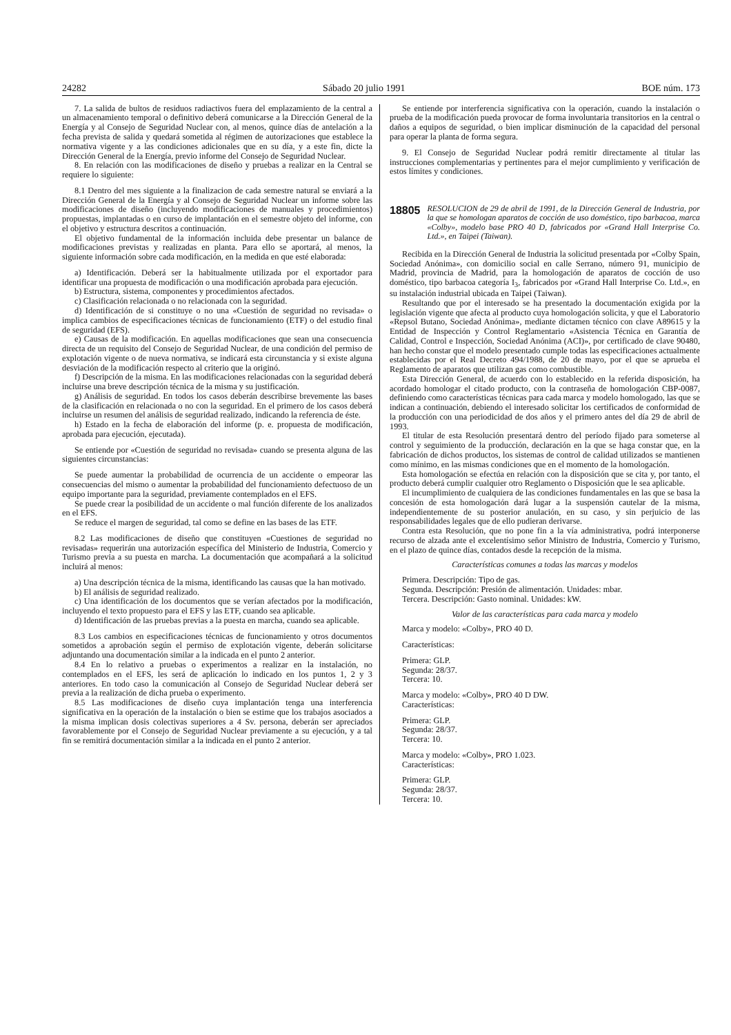24282 Sábado 20 julio 1991 BOE núm. 173
7. La salida de bultos de residuos radiactivos fuera del emplazamiento de la central a un almacenamiento temporal o definitivo deberá comunicarse a la Dirección General de la Energía y al Consejo de Seguridad Nuclear con, al menos, quince días de antelación a la fecha prevista de salida y quedará sometida al régimen de autorizaciones que establece la normativa vigente y a las condiciones adicionales que en su día, y a este fin, dicte la Dirección General de la Energía, previo informe del Consejo de Seguridad Nuclear.
8. En relación con las modificaciones de diseño y pruebas a realizar en la Central se requiere lo siguiente:
8.1 Dentro del mes siguiente a la finalizacion de cada semestre natural se enviará a la Dirección General de la Energía y al Consejo de Seguridad Nuclear un informe sobre las modificaciones de diseño (incluyendo modificaciones de manuales y procedimientos) propuestas, implantadas o en curso de implantación en el semestre objeto del informe, con el objetivo y estructura descritos a continuación.
El objetivo fundamental de la información incluida debe presentar un balance de modificaciones previstas y realizadas en planta. Para ello se aportará, al menos, la siguiente información sobre cada modificación, en la medida en que esté elaborada:
a) Identificación. Deberá ser la habitualmente utilizada por el exportador para identificar una propuesta de modificación o una modificación aprobada para ejecución.
b) Estructura, sistema, componentes y procedimientos afectados.
c) Clasificación relacionada o no relacionada con la seguridad.
d) Identificación de si constituye o no una «Cuestión de seguridad no revisada» o implica cambios de especificaciones técnicas de funcionamiento (ETF) o del estudio final de seguridad (EFS).
e) Causas de la modificación. En aquellas modificaciones que sean una consecuencia directa de un requisito del Consejo de Seguridad Nuclear, de una condición del permiso de explotación vigente o de nueva normativa, se indicará esta circunstancia y si existe alguna desviación de la modificación respecto al criterio que la originó.
f) Descripción de la misma. En las modificaciones relacionadas con la seguridad deberá incluirse una breve descripción técnica de la misma y su justificación.
g) Análisis de seguridad. En todos los casos deberán describirse brevemente las bases de la clasificación en relacionada o no con la seguridad. En el primero de los casos deberá incluirse un resumen del análisis de seguridad realizado, indicando la referencia de éste.
h) Estado en la fecha de elaboración del informe (p. e. propuesta de modificación, aprobada para ejecución, ejecutada).
Se entiende por «Cuestión de seguridad no revisada» cuando se presenta alguna de las siguientes circunstancias:
Se puede aumentar la probabilidad de ocurrencia de un accidente o empeorar las consecuencias del mismo o aumentar la probabilidad del funcionamiento defectuoso de un equipo importante para la seguridad, previamente contemplados en el EFS.
Se puede crear la posibilidad de un accidente o mal función diferente de los analizados en el EFS.
Se reduce el margen de seguridad, tal como se define en las bases de las ETF.
8.2 Las modificaciones de diseño que constituyen «Cuestiones de seguridad no revisadas» requerirán una autorización específica del Ministerio de Industria, Comercio y Turismo previa a su puesta en marcha. La documentación que acompañará a la solicitud incluirá al menos:
a) Una descripción técnica de la misma, identificando las causas que la han motivado.
b) El análisis de seguridad realizado.
c) Una identificación de los documentos que se verían afectados por la modificación, incluyendo el texto propuesto para el EFS y las ETF, cuando sea aplicable.
d) Identificación de las pruebas previas a la puesta en marcha, cuando sea aplicable.
8.3 Los cambios en especificaciones técnicas de funcionamiento y otros documentos sometidos a aprobación según el permiso de explotación vigente, deberán solicitarse adjuntando una documentación similar a la indicada en el punto 2 anterior.
8.4 En lo relativo a pruebas o experimentos a realizar en la instalación, no contemplados en el EFS, les será de aplicación lo indicado en los puntos 1, 2 y 3 anteriores. En todo caso la comunicación al Consejo de Seguridad Nuclear deberá ser previa a la realización de dicha prueba o experimento.
8.5 Las modificaciones de diseño cuya implantación tenga una interferencia significativa en la operación de la instalación o bien se estime que los trabajos asociados a la misma implican dosis colectivas superiores a 4 Sv. persona, deberán ser apreciados favorablemente por el Consejo de Seguridad Nuclear previamente a su ejecución, y a tal fin se remitirá documentación similar a la indicada en el punto 2 anterior.
Se entiende por interferencia significativa con la operación, cuando la instalación o prueba de la modificación pueda provocar de forma involuntaria transitorios en la central o daños a equipos de seguridad, o bien implicar disminución de la capacidad del personal para operar la planta de forma segura.
9. El Consejo de Seguridad Nuclear podrá remitir directamente al titular las instrucciones complementarias y pertinentes para el mejor cumplimiento y verificación de estos límites y condiciones.
18805 RESOLUCION de 29 de abril de 1991, de la Dirección General de Industria, por la que se homologan aparatos de cocción de uso doméstico, tipo barbacoa, marca «Colby», modelo base PRO 40 D, fabricados por «Grand Hall Interprise Co. Ltd.», en Taipei (Taiwan).
Recibida en la Dirección General de Industria la solicitud presentada por «Colby Spain, Sociedad Anónima», con domicilio social en calle Serrano, número 91, municipio de Madrid, provincia de Madrid, para la homologación de aparatos de cocción de uso doméstico, tipo barbacoa categoría I<sub>3</sub>, fabricados por «Grand Hall Interprise Co. Ltd.», en su instalación industrial ubicada en Taipei (Taiwan).
Resultando que por el interesado se ha presentado la documentación exigida por la legislación vigente que afecta al producto cuya homologación solicita, y que el Laboratorio «Repsol Butano, Sociedad Anónima», mediante dictamen técnico con clave A89615 y la Entidad de Inspección y Control Reglamentario «Asistencia Técnica en Garantía de Calidad, Control e Inspección, Sociedad Anónima (ACI)», por certificado de clave 90480, han hecho constar que el modelo presentado cumple todas las especificaciones actualmente establecidas por el Real Decreto 494/1988, de 20 de mayo, por el que se aprueba el Reglamento de aparatos que utilizan gas como combustible.
Esta Dirección General, de acuerdo con lo establecido en la referida disposición, ha acordado homologar el citado producto, con la contraseña de homologación CBP-0087, definiendo como características técnicas para cada marca y modelo homologado, las que se indican a continuación, debiendo el interesado solicitar los certificados de conformidad de la producción con una periodicidad de dos años y el primero antes del día 29 de abril de 1993.
El titular de esta Resolución presentará dentro del período fijado para someterse al control y seguimiento de la producción, declaración en la que se haga constar que, en la fabricación de dichos productos, los sistemas de control de calidad utilizados se mantienen como mínimo, en las mismas condiciones que en el momento de la homologación.
Esta homologación se efectúa en relación con la disposición que se cita y, por tanto, el producto deberá cumplir cualquier otro Reglamento o Disposición que le sea aplicable.
El incumplimiento de cualquiera de las condiciones fundamentales en las que se basa la concesión de esta homologación dará lugar a la suspensión cautelar de la misma, independientemente de su posterior anulación, en su caso, y sin perjuicio de las responsabilidades legales que de ello pudieran derivarse.
Contra esta Resolución, que no pone fin a la vía administrativa, podrá interponerse recurso de alzada ante el excelentísimo señor Ministro de Industria, Comercio y Turismo, en el plazo de quince días, contados desde la recepción de la misma.
Características comunes a todas las marcas y modelos
Primera. Descripción: Tipo de gas.
Segunda. Descripción: Presión de alimentación. Unidades: mbar.
Tercera. Descripción: Gasto nominal. Unidades: kW.
Valor de las características para cada marca y modelo
Marca y modelo: «Colby», PRO 40 D.
Características:
Primera: GLP.
Segunda: 28/37.
Tercera: 10.
Marca y modelo: «Colby», PRO 40 D DW.
Características:
Primera: GLP.
Segunda: 28/37.
Tercera: 10.
Marca y modelo: «Colby», PRO 1.023.
Características:
Primera: GLP.
Segunda: 28/37.
Tercera: 10.